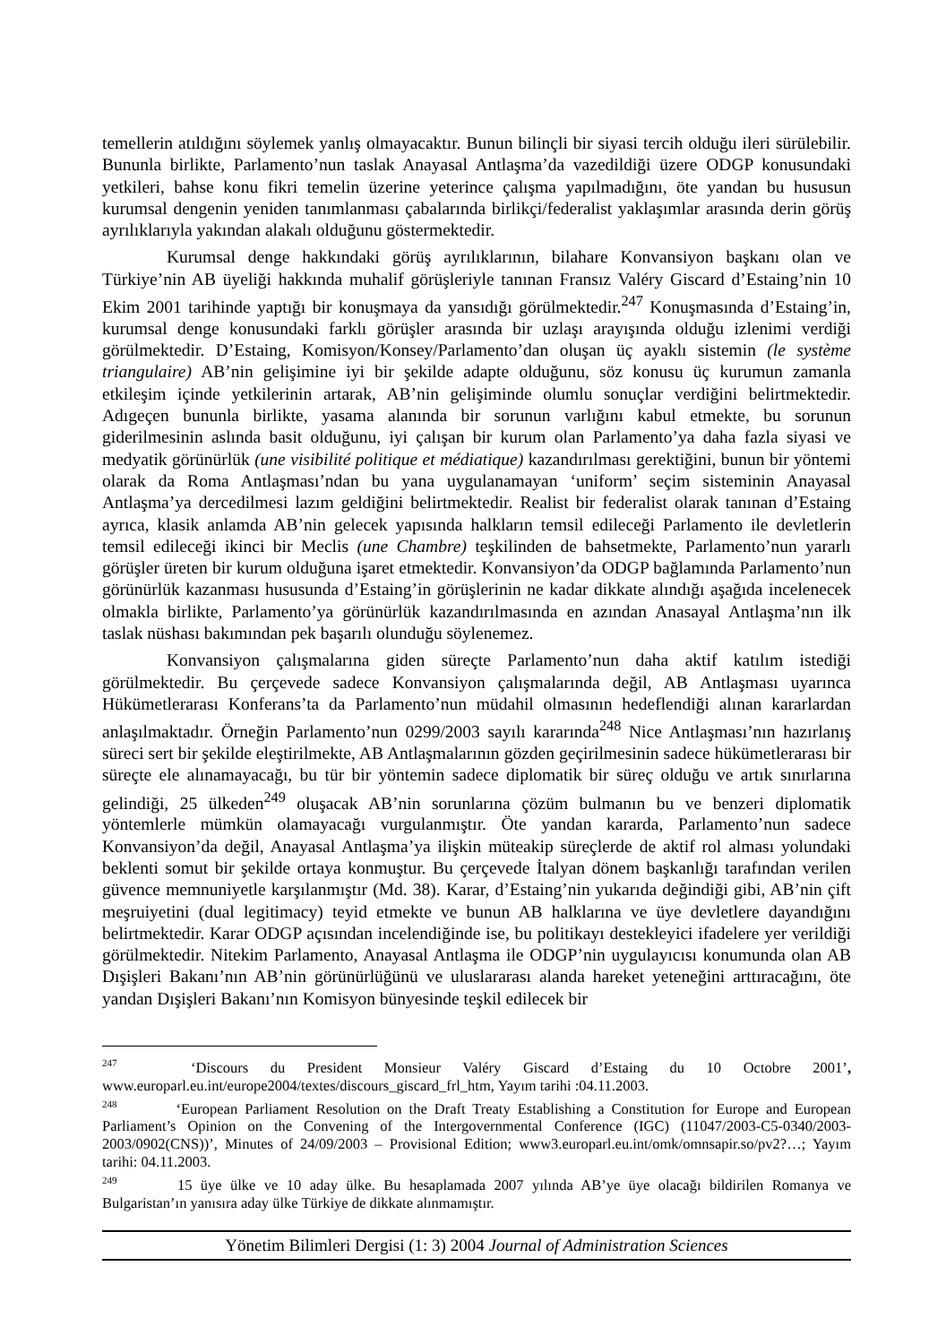temellerin atıldığını söylemek yanlış olmayacaktır. Bunun bilinçli bir siyasi tercih olduğu ileri sürülebilir. Bununla birlikte, Parlamento’nun taslak Anayasal Antlaşma’da vazedildiği üzere ODGP konusundaki yetkileri, bahse konu fikri temelin üzerine yeterince çalışma yapılmadığını, öte yandan bu hususun kurumsal dengenin yeniden tanımlanması çabalarında birlikçi/federalist yaklaşımlar arasında derin görüş ayrılıklarıyla yakından alakalı olduğunu göstermektedir.
Kurumsal denge hakkındaki görüş ayrılıklarının, bilahare Konvansiyon başkanı olan ve Türkiye’nin AB üyeliği hakkında muhalif görüşleriyle tanınan Fransız Valéry Giscard d’Estaing’nin 10 Ekim 2001 tarihinde yaptığı bir konuşmaya da yansıdığı görülmektedir.<sup>247</sup> Konuşmasında d’Estaing’in, kurumsal denge konusundaki farklı görüşler arasında bir uzlaşı arayışında olduğu izlenimi verdiği görülmektedir. D’Estaing, Komisyon/Konsey/Parlamento’dan oluşan üç ayaklı sistemin (le système triangulaire) AB’nin gelişimine iyi bir şekilde adapte olduğunu, söz konusu üç kurumun zamanla etkileşim içinde yetkilerinin artarak, AB’nin gelişiminde olumlu sonuçlar verdiğini belirtmektedir. Adıgeçen bununla birlikte, yasama alanında bir sorunun varlığını kabul etmekte, bu sorunun giderilmesinin aslında basit olduğunu, iyi çalışan bir kurum olan Parlamento’ya daha fazla siyasi ve medyatik görünürlük (une visibilité politique et médiatique) kazandırılması gerektiğini, bunun bir yöntemi olarak da Roma Antlaşması’ndan bu yana uygulanamayan ‘uniform’ seçim sisteminin Anayasal Antlaşma’ya dercedilmesi lazım geldiğini belirtmektedir. Realist bir federalist olarak tanınan d’Estaing ayrıca, klasik anlamda AB’nin gelecek yapısında halkların temsil edileceği Parlamento ile devletlerin temsil edileceği ikinci bir Meclis (une Chambre) teşkilinden de bahsetmekte, Parlamento’nun yararlı görüşler üreten bir kurum olduğuna işaret etmektedir. Konvansiyon’da ODGP bağlamında Parlamento’nun görünürlük kazanması hususunda d’Estaing’in görüşlerinin ne kadar dikkate alındığı aşağıda incelenecek olmakla birlikte, Parlamento’ya görünürlük kazandırılmasında en azından Anasayal Antlaşma’nın ilk taslak nüshası bakımından pek başarılı olunduğu söylenemez.
Konvansiyon çalışmalarına giden süreçte Parlamento’nun daha aktif katılım istediği görülmektedir. Bu çerçevede sadece Konvansiyon çalışmalarında değil, AB Antlaşması uyarınca Hükümetlerarası Konferans’ta da Parlamento’nun müdahil olmasının hedeflendiği alınan kararlardan anlaşılmaktadır. Örneğin Parlamento’nun 0299/2003 sayılı kararında<sup>248</sup> Nice Antlaşması’nın hazırlanış süreci sert bir şekilde eleştirilmekte, AB Antlaşmalarının gözden geçirilmesinin sadece hükümetlerarası bir süreçte ele alınamayacağı, bu tür bir yöntemin sadece diplomatik bir süreç olduğu ve artık sınırlarına gelindiği, 25 ülkeden<sup>249</sup> oluşacak AB’nin sorunlarına çözüm bulmanın bu ve benzeri diplomatik yöntemlerle mümkün olamayacağı vurgulanmıştır. Öte yandan kararda, Parlamento’nun sadece Konvansiyon’da değil, Anayasal Antlaşma’ya ilişkin müteakip süreçlerde de aktif rol alması yolundaki beklenti somut bir şekilde ortaya konmuştur. Bu çerçevede İtalyan dönem başkanlığı tarafından verilen güvence memnuniyetle karşılanmıştır (Md. 38). Karar, d’Estaing’nin yukarıda değindiği gibi, AB’nin çift meşruiyetini (dual legitimacy) teyid etmekte ve bunun AB halklarına ve üye devletlere dayandığını belirtmektedir. Karar ODGP açısından incelendiğinde ise, bu politikayı destekleyici ifadelere yer verildiği görülmektedir. Nitekim Parlamento, Anayasal Antlaşma ile ODGP’nin uygulayıcısı konumunda olan AB Dışişleri Bakanı’nın AB’nin görünürlüğünü ve uluslararası alanda hareket yeteneğini arttıracağını, öte yandan Dışişleri Bakanı’nın Komisyon bünyesinde teşkil edilecek bir
<sup>247</sup> ‘Discours du President Monsieur Valéry Giscard d’Estaing du 10 Octobre 2001’, www.europarl.eu.int/europe2004/textes/discours_giscard_frl_htm, Yayım tarihi :04.11.2003.
<sup>248</sup> ‘European Parliament Resolution on the Draft Treaty Establishing a Constitution for Europe and European Parliament’s Opinion on the Convening of the Intergovernmental Conference (IGC) (11047/2003-C5-0340/2003-2003/0902(CNS))’, Minutes of 24/09/2003 – Provisional Edition; www3.europarl.eu.int/omk/omnsapir.so/pv2?…; Yayım tarihi: 04.11.2003.
<sup>249</sup> 15 üye ülke ve 10 aday ülke. Bu hesaplamada 2007 yılında AB’ye üye olacağı bildirilen Romanya ve Bulgaristan’ın yanısıra aday ülke Türkiye de dikkate alınmamıştır.
Yönetim Bilimleri Dergisi (1: 3) 2004 Journal of Administration Sciences